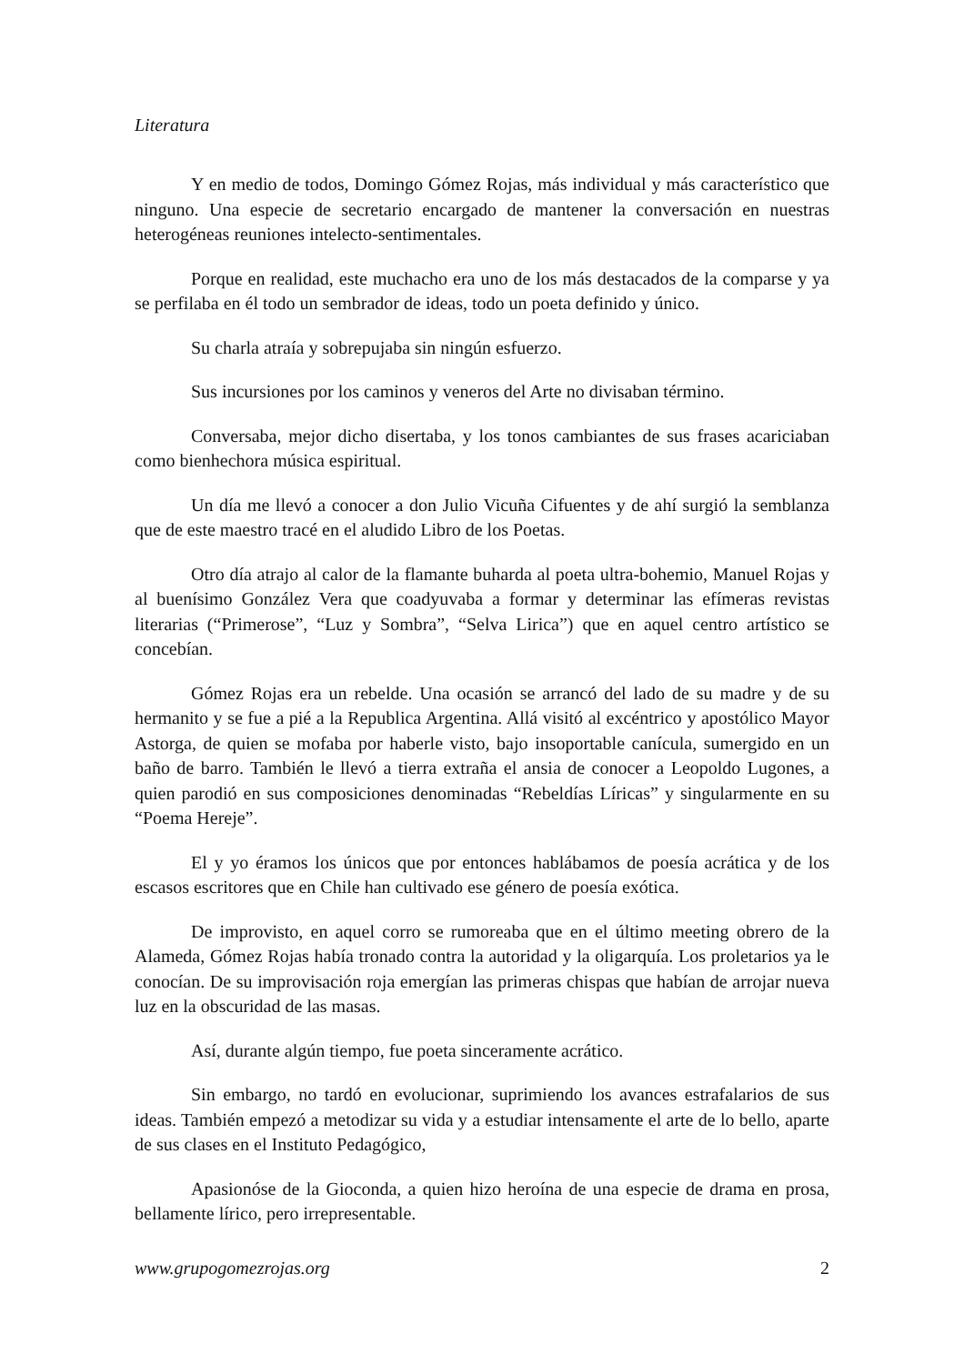Literatura
Y en medio de todos, Domingo Gómez Rojas, más individual y más característico que ninguno. Una especie de secretario encargado de mantener la conversación en nuestras heterogéneas reuniones intelecto-sentimentales.
Porque en realidad, este muchacho era uno de los más destacados de la comparse y ya se perfilaba en él todo un sembrador de ideas, todo un poeta definido y único.
Su charla atraía y sobrepujaba sin ningún esfuerzo.
Sus incursiones por los caminos y veneros del Arte no divisaban término.
Conversaba, mejor dicho disertaba, y los tonos cambiantes de sus frases acariciaban como bienhechora música espiritual.
Un día me llevó a conocer a don Julio Vicuña Cifuentes y de ahí surgió la semblanza que de este maestro tracé en el aludido Libro de los Poetas.
Otro día atrajo al calor de la flamante buharda al poeta ultra-bohemio, Manuel Rojas y al buenísimo González Vera que coadyuvaba a formar y determinar las efímeras revistas literarias (“Primerose”, “Luz y Sombra”, “Selva Lirica”) que en aquel centro artístico se concebían.
Gómez Rojas era un rebelde. Una ocasión se arrancó del lado de su madre y de su hermanito y se fue a pié a la Republica Argentina. Allá visitó al excéntrico y apostólico Mayor Astorga, de quien se mofaba por haberle visto, bajo insoportable canícula, sumergido en un baño de barro. También le llevó a tierra extraña el ansia de conocer a Leopoldo Lugones, a quien parodió en sus composiciones denominadas “Rebeldías Líricas” y singularmente en su “Poema Hereje”.
El y yo éramos los únicos que por entonces hablábamos de poesía acrática y de los escasos escritores que en Chile han cultivado ese género de poesía exótica.
De improvisto, en aquel corro se rumoreaba que en el último meeting obrero de la Alameda, Gómez Rojas había tronado contra la autoridad y la oligarquía. Los proletarios ya le conocían. De su improvisación roja emergían las primeras chispas que habían de arrojar nueva luz en la obscuridad de las masas.
Así, durante algún tiempo, fue poeta sinceramente acrático.
Sin embargo, no tardó en evolucionar, suprimiendo los avances estrafalarios de sus ideas. También empezó a metodizar su vida y a estudiar intensamente el arte de lo bello, aparte de sus clases en el Instituto Pedagógico,
Apasionóse de la Gioconda, a quien hizo heroína de una especie de drama en prosa, bellamente lírico, pero irrepresentable.
www.grupogomezrojas.org 2